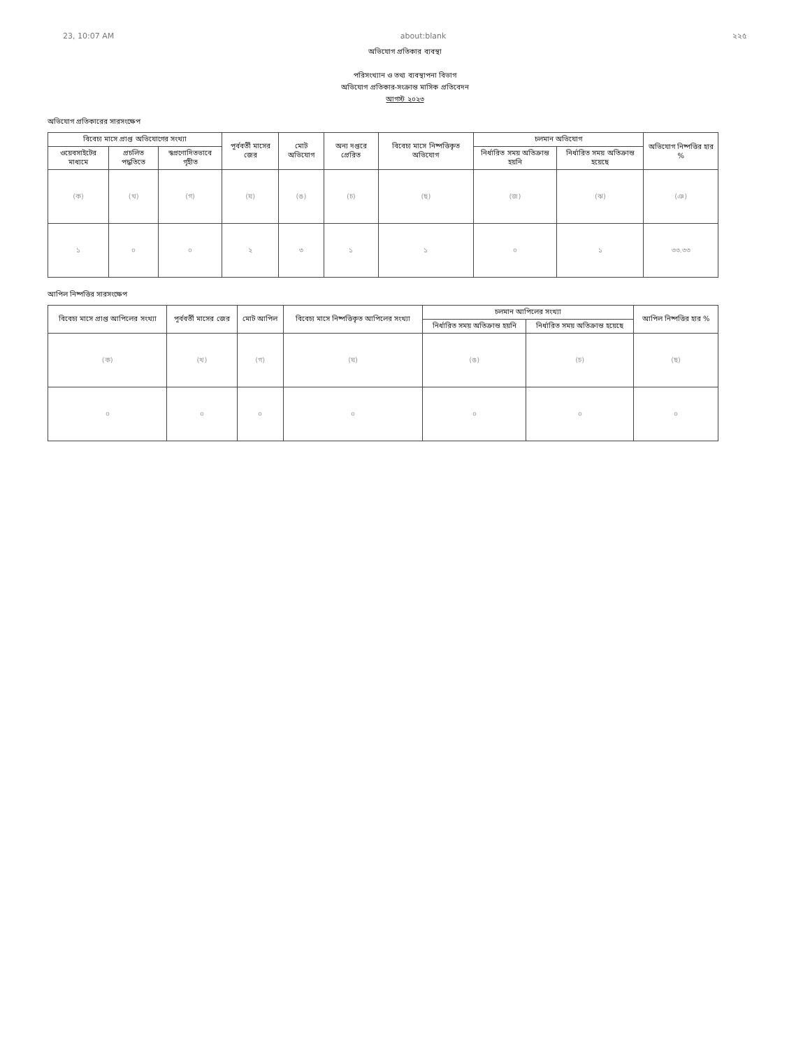23, 10:07 AM about:blank ২২৫
অভিযোগ প্রতিকার ব্যবস্থা
পরিসংখ্যান ও তথ্য ব্যবস্থাপনা বিভাগ
অভিযোগ প্রতিকার-সংক্রান্ত মাসিক প্রতিবেদন
আগস্ট ২০২৩
অভিযোগ প্রতিকারের সারসংক্ষেপ
| বিবেচ্য মাসে প্রাপ্ত অভিযোগের সংখ্যা | | | পূর্ববর্তী মাসের জের | মোট অভিযোগ | অন্য দপ্তরে প্রেরিত | বিবেচ্য মাসে নিষ্পত্তিকৃত অভিযোগ | চলমান অভিযোগ | | অভিযোগ নিষ্পত্তির হার % |
| --- | --- | --- | --- | --- | --- | --- | --- | --- | --- |
| ওয়েবসাইটের মাধ্যমে | প্রচলিত পদ্ধতিতে | স্বপ্রণোদিতভাবে গৃহীত | | | | | নির্ধারিত সময় অতিক্রান্ত হয়নি | নির্ধারিত সময় অতিক্রান্ত হয়েছে | |
| (ক) | (খ) | (গ) | (ঘ) | (ঙ) | (চ) | (ছ) | (জ) | (ঝ) | (ঞ) |
| ১ | ০ | ০ | ২ | ৩ | ১ | ১ | ০ | ১ | ৩৩.৩৩ |
আপিল নিষ্পত্তির সারসংক্ষেপ
| বিবেচ্য মাসে প্রাপ্ত আপিলের সংখ্যা | পূর্ববর্তী মাসের জের | মোট আপিল | বিবেচ্য মাসে নিষ্পত্তিকৃত আপিলের সংখ্যা | চলমান আপিলের সংখ্যা | | আপিল নিষ্পত্তির হার % |
| --- | --- | --- | --- | --- | --- | --- |
| | | | | নির্ধারিত সময় অতিক্রান্ত হয়নি | নির্ধারিত সময় অতিক্রান্ত হয়েছে | |
| (ক) | (খ) | (গ) | (ঘ) | (ঙ) | (চ) | (ছ) |
| ০ | ০ | ০ | ০ | ০ | ০ | ০ |